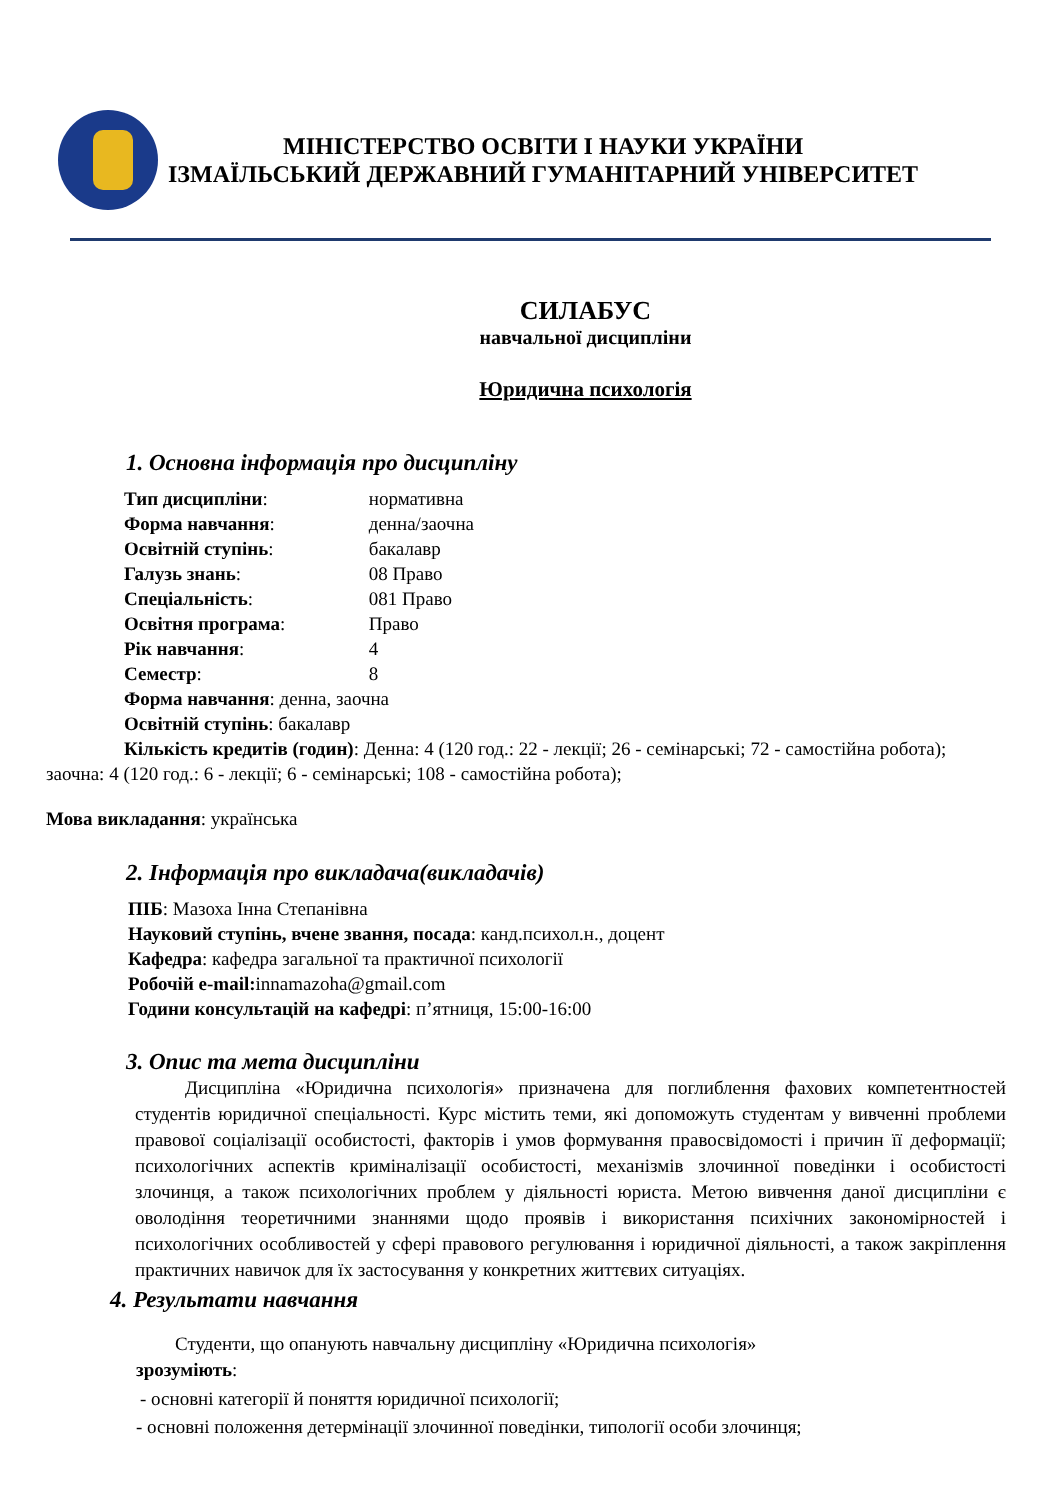МІНІСТЕРСТВО ОСВІТИ І НАУКИ УКРАЇНИ
ІЗМАЇЛЬСЬКИЙ ДЕРЖАВНИЙ ГУМАНІТАРНИЙ УНІВЕРСИТЕТ
СИЛАБУС
навчальної дисципліни
Юридична психологія
1. Основна інформація про дисципліну
Тип дисципліни: нормативна
Форма навчання: денна/заочна
Освітній ступінь: бакалавр
Галузь знань: 08 Право
Спеціальність: 081 Право
Освітня програма: Право
Рік навчання: 4
Семестр: 8
Форма навчання: денна, заочна
Освітній ступінь: бакалавр
Кількість кредитів (годин): Денна: 4 (120 год.: 22 - лекції; 26 - семінарські; 72 - самостійна робота); заочна: 4 (120 год.: 6 - лекції; 6 - семінарські; 108 - самостійна робота);
Мова викладання: українська
2. Інформація про викладача(викладачів)
ПІБ: Мазоха Інна Степанівна
Науковий ступінь, вчене звання, посада: канд.психол.н., доцент
Кафедра: кафедра загальної та практичної психології
Робочій e-mail: innamazoha@gmail.com
Години консультацій на кафедрі: п’ятниця, 15:00-16:00
3. Опис та мета дисципліни
Дисципліна «Юридична психологія» призначена для поглиблення фахових компетентностей студентів юридичної спеціальності. Курс містить теми, які допоможуть студентам у вивченні проблеми правової соціалізації особистості, факторів і умов формування правосвідомості і причин її деформації; психологічних аспектів криміналізації особистості, механізмів злочинної поведінки і особистості злочинця, а також психологічних проблем у діяльності юриста. Метою вивчення даної дисципліни є оволодіння теоретичними знаннями щодо проявів і використання психічних закономірностей і психологічних особливостей у сфері правового регулювання і юридичної діяльності, а також закріплення практичних навичок для їх застосування у конкретних життєвих ситуаціях.
4. Результати навчання
Студенти, що опанують навчальну дисципліну «Юридична психологія»
зрозуміють:
- основні категорії й поняття юридичної психології;
- основні положення детермінації злочинної поведінки, типології особи злочинця;